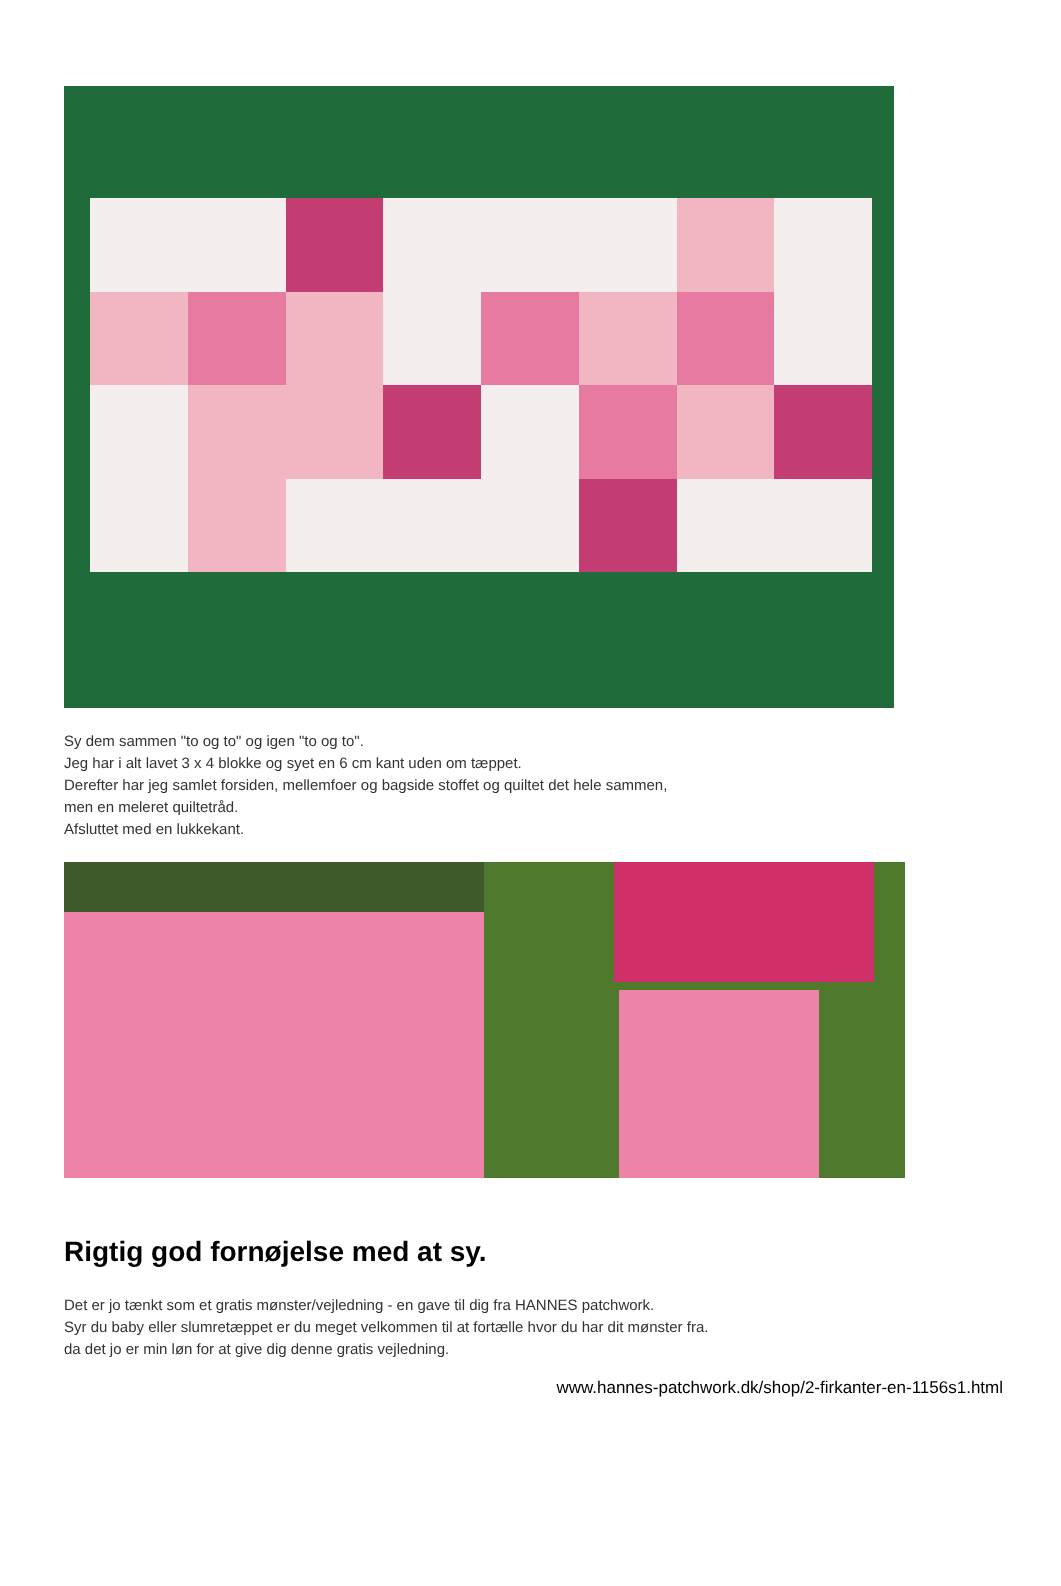Sy dem sammen "to og to" og igen "to og to".
Jeg har i alt lavet 3 x 4 blokke og syet en 6 cm kant uden om tæppet.
Derefter har jeg samlet forsiden, mellemfoer og bagside stoffet og quiltet det hele sammen,
men en meleret quiltetråd.
Afsluttet med en lukkekant.
Rigtig god fornøjelse med at sy.
Det er jo tænkt som et gratis mønster/vejledning - en gave til dig fra HANNES patchwork.
Syr du baby eller slumretæppet er du meget velkommen til at fortælle hvor du har dit mønster fra.
da det jo er min løn for at give dig denne gratis vejledning.
www.hannes-patchwork.dk/shop/2-firkanter-en-1156s1.html